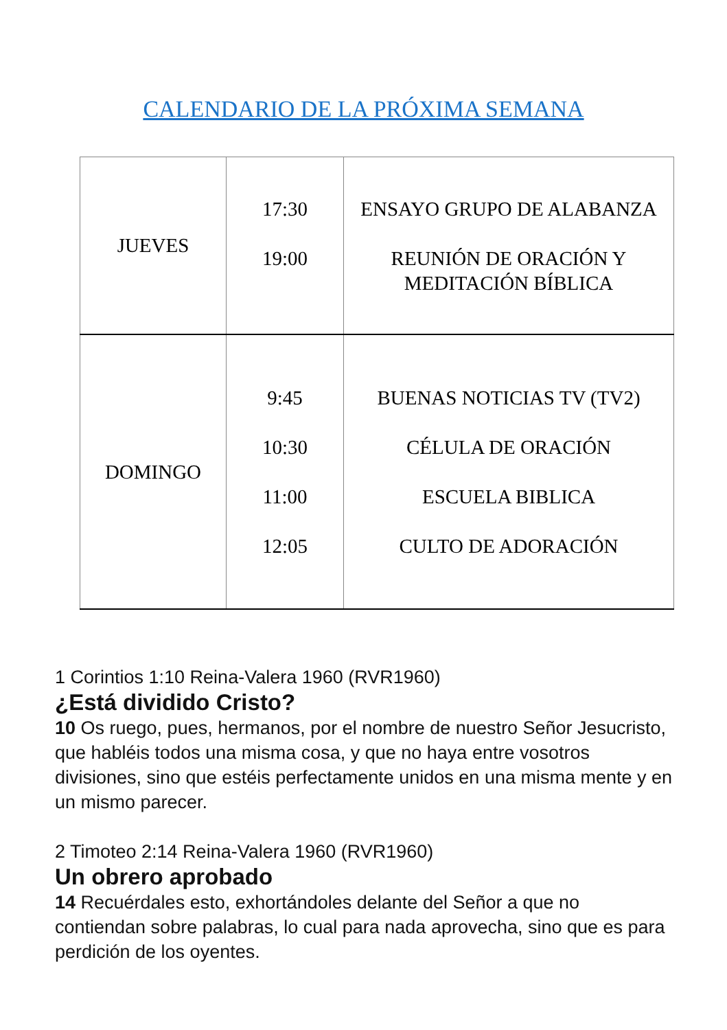CALENDARIO DE LA PRÓXIMA SEMANA
| JUEVES | 17:30 19:00 | ENSAYO GRUPO DE ALABANZA REUNIÓN DE ORACIÓN Y MEDITACIÓN BÍBLICA |
| DOMINGO | 9:45 10:30 11:00 12:05 | BUENAS NOTICIAS TV (TV2) CÉLULA DE ORACIÓN ESCUELA BIBLICA CULTO DE ADORACIÓN |
1 Corintios 1:10 Reina-Valera 1960 (RVR1960)
¿Está dividido Cristo?
10 Os ruego, pues, hermanos, por el nombre de nuestro Señor Jesucristo, que habléis todos una misma cosa, y que no haya entre vosotros divisiones, sino que estéis perfectamente unidos en una misma mente y en un mismo parecer.
2 Timoteo 2:14 Reina-Valera 1960 (RVR1960)
Un obrero aprobado
14 Recuérdales esto, exhortándoles delante del Señor a que no contiendan sobre palabras, lo cual para nada aprovecha, sino que es para perdición de los oyentes.